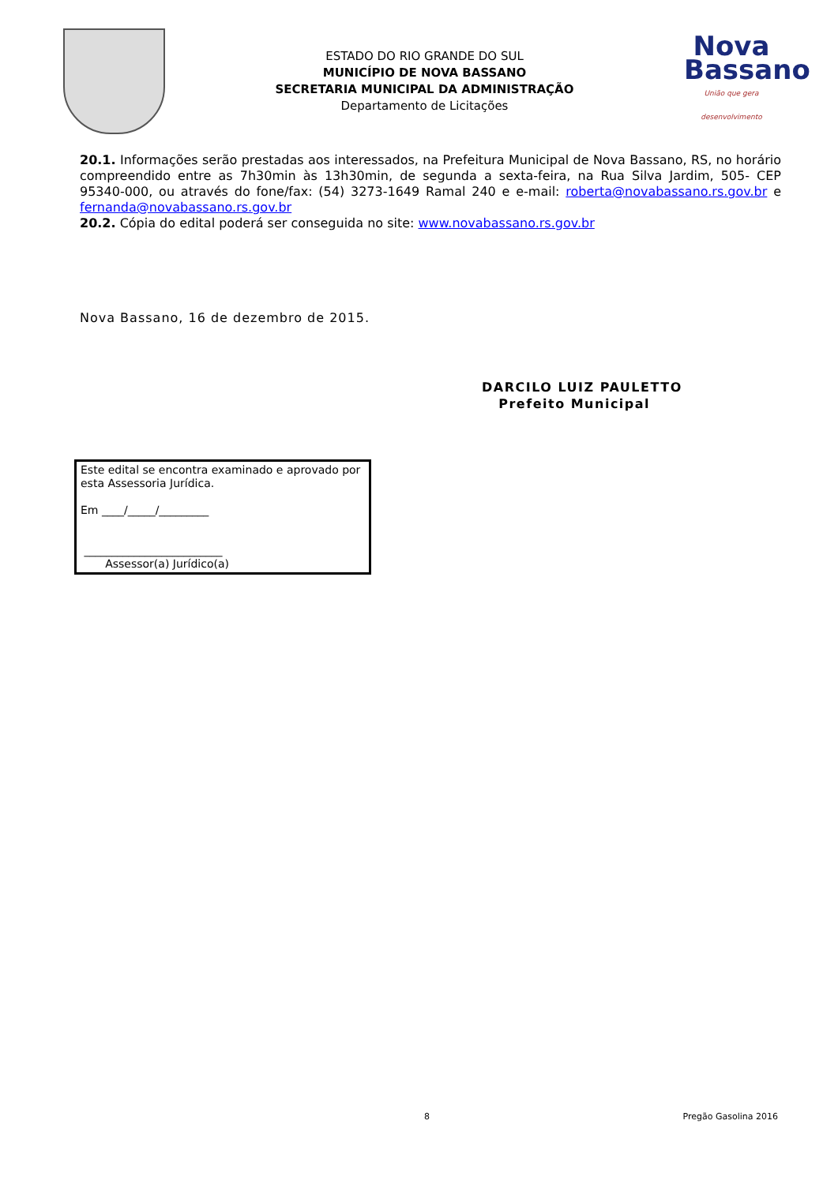ESTADO DO RIO GRANDE DO SUL
MUNICÍPIO DE NOVA BASSANO
SECRETARIA MUNICIPAL DA ADMINISTRAÇÃO
Departamento de Licitações
Nova
Bassano
União que gera desenvolvimento
20.1. Informações serão prestadas aos interessados, na Prefeitura Municipal de Nova Bassano, RS, no horário compreendido entre as 7h30min às 13h30min, de segunda a sexta-feira, na Rua Silva Jardim, 505- CEP 95340-000, ou através do fone/fax: (54) 3273-1649 Ramal 240 e e-mail: roberta@novabassano.rs.gov.br e fernanda@novabassano.rs.gov.br
20.2. Cópia do edital poderá ser conseguida no site: www.novabassano.rs.gov.br
Nova Bassano, 16 de dezembro de 2015.
DARCILO LUIZ PAULETTO
Prefeito Municipal
Este edital se encontra examinado e aprovado por esta Assessoria Jurídica.
Em ____/_____/_________
_________________________
Assessor(a) Jurídico(a)
8 Pregão Gasolina 2016